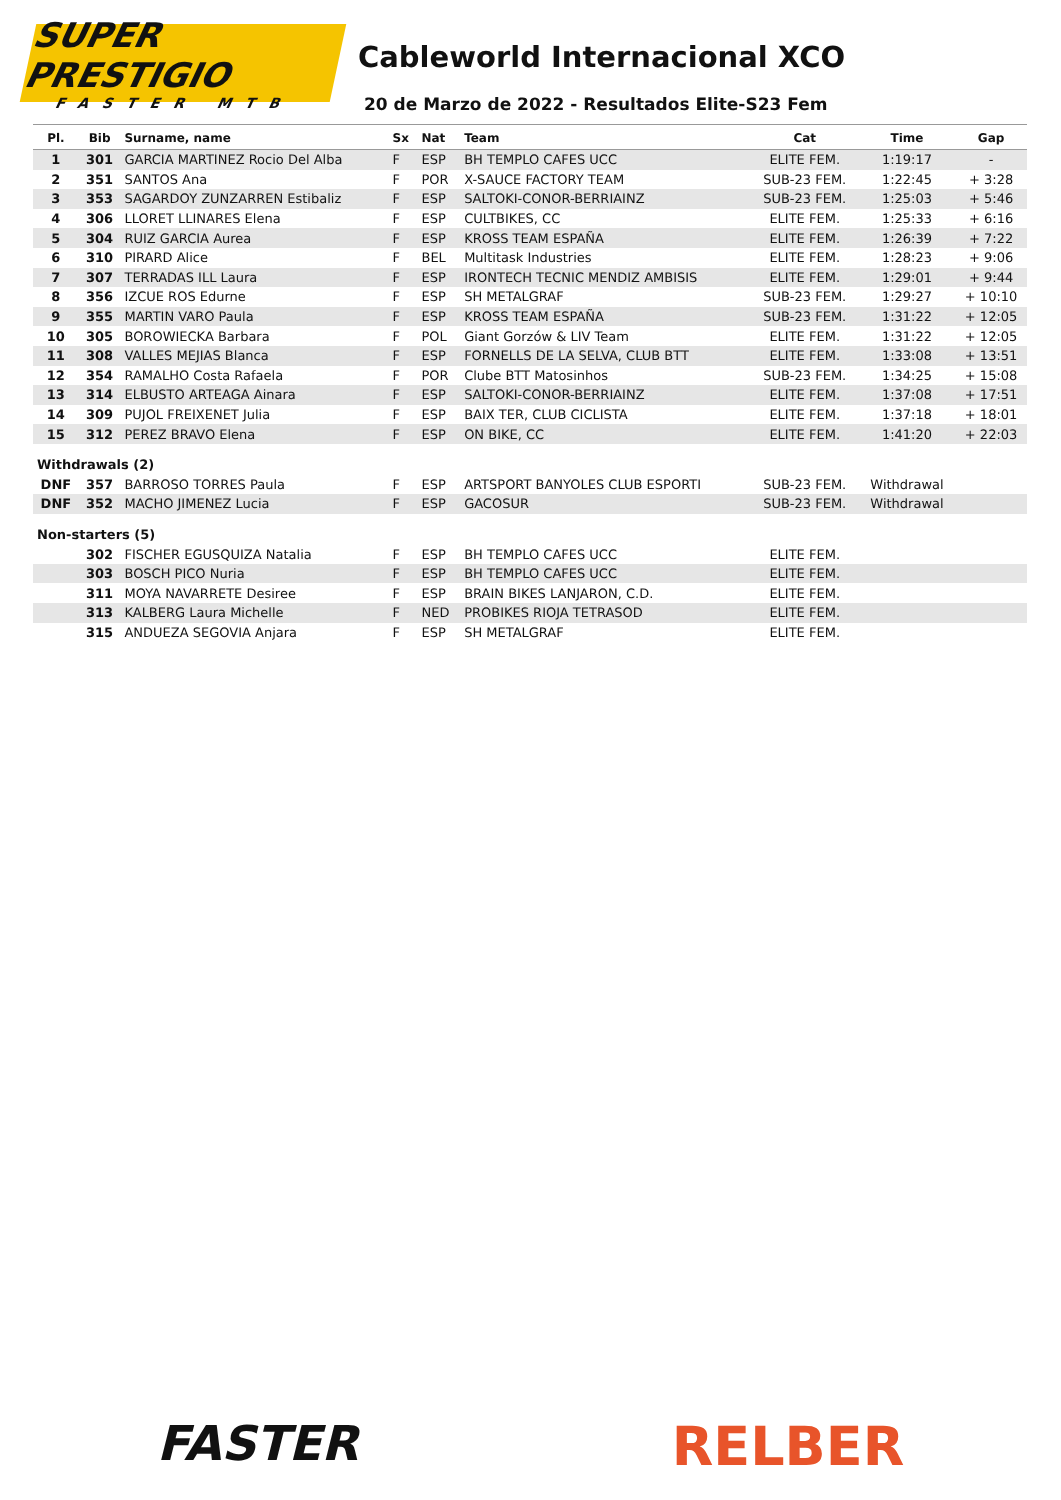SUPER PRESTIGIO
FASTER MTB
Cableworld Internacional XCO
20 de Marzo de 2022 - Resultados Elite-S23 Fem
| Pl. | Bib | Surname, name | Sx | Nat | Team | Cat | Time | Gap |
| --- | --- | --- | --- | --- | --- | --- | --- | --- |
| 1 | 301 | GARCIA MARTINEZ Rocio Del Alba | F | ESP | BH TEMPLO CAFES UCC | ELITE FEM. | 1:19:17 | - |
| 2 | 351 | SANTOS Ana | F | POR | X-SAUCE FACTORY TEAM | SUB-23 FEM. | 1:22:45 | + 3:28 |
| 3 | 353 | SAGARDOY ZUNZARREN Estibaliz | F | ESP | SALTOKI-CONOR-BERRIAINZ | SUB-23 FEM. | 1:25:03 | + 5:46 |
| 4 | 306 | LLORET LLINARES Elena | F | ESP | CULTBIKES, CC | ELITE FEM. | 1:25:33 | + 6:16 |
| 5 | 304 | RUIZ GARCIA Aurea | F | ESP | KROSS TEAM ESPAÑA | ELITE FEM. | 1:26:39 | + 7:22 |
| 6 | 310 | PIRARD Alice | F | BEL | Multitask Industries | ELITE FEM. | 1:28:23 | + 9:06 |
| 7 | 307 | TERRADAS ILL Laura | F | ESP | IRONTECH TECNIC MENDIZ AMBISIS | ELITE FEM. | 1:29:01 | + 9:44 |
| 8 | 356 | IZCUE ROS Edurne | F | ESP | SH METALGRAF | SUB-23 FEM. | 1:29:27 | + 10:10 |
| 9 | 355 | MARTIN VARO Paula | F | ESP | KROSS TEAM ESPAÑA | SUB-23 FEM. | 1:31:22 | + 12:05 |
| 10 | 305 | BOROWIECKA Barbara | F | POL | Giant Gorzów & LIV Team | ELITE FEM. | 1:31:22 | + 12:05 |
| 11 | 308 | VALLES MEJIAS Blanca | F | ESP | FORNELLS DE LA SELVA, CLUB BTT | ELITE FEM. | 1:33:08 | + 13:51 |
| 12 | 354 | RAMALHO Costa Rafaela | F | POR | Clube BTT Matosinhos | SUB-23 FEM. | 1:34:25 | + 15:08 |
| 13 | 314 | ELBUSTO ARTEAGA Ainara | F | ESP | SALTOKI-CONOR-BERRIAINZ | ELITE FEM. | 1:37:08 | + 17:51 |
| 14 | 309 | PUJOL FREIXENET Julia | F | ESP | BAIX TER, CLUB CICLISTA | ELITE FEM. | 1:37:18 | + 18:01 |
| 15 | 312 | PEREZ BRAVO Elena | F | ESP | ON BIKE, CC | ELITE FEM. | 1:41:20 | + 22:03 |
| Withdrawals (2) | | | | | | | | |
| DNF | 357 | BARROSO TORRES Paula | F | ESP | ARTSPORT BANYOLES CLUB ESPORTI | SUB-23 FEM. | Withdrawal | |
| DNF | 352 | MACHO JIMENEZ Lucia | F | ESP | GACOSUR | SUB-23 FEM. | Withdrawal | |
| Non-starters (5) | | | | | | | | |
| | 302 | FISCHER EGUSQUIZA Natalia | F | ESP | BH TEMPLO CAFES UCC | ELITE FEM. | | |
| | 303 | BOSCH PICO Nuria | F | ESP | BH TEMPLO CAFES UCC | ELITE FEM. | | |
| | 311 | MOYA NAVARRETE Desiree | F | ESP | BRAIN BIKES LANJARON, C.D. | ELITE FEM. | | |
| | 313 | KALBERG Laura Michelle | F | NED | PROBIKES RIOJA TETRASOD | ELITE FEM. | | |
| | 315 | ANDUEZA SEGOVIA Anjara | F | ESP | SH METALGRAF | ELITE FEM. | | |
FASTER RELBER